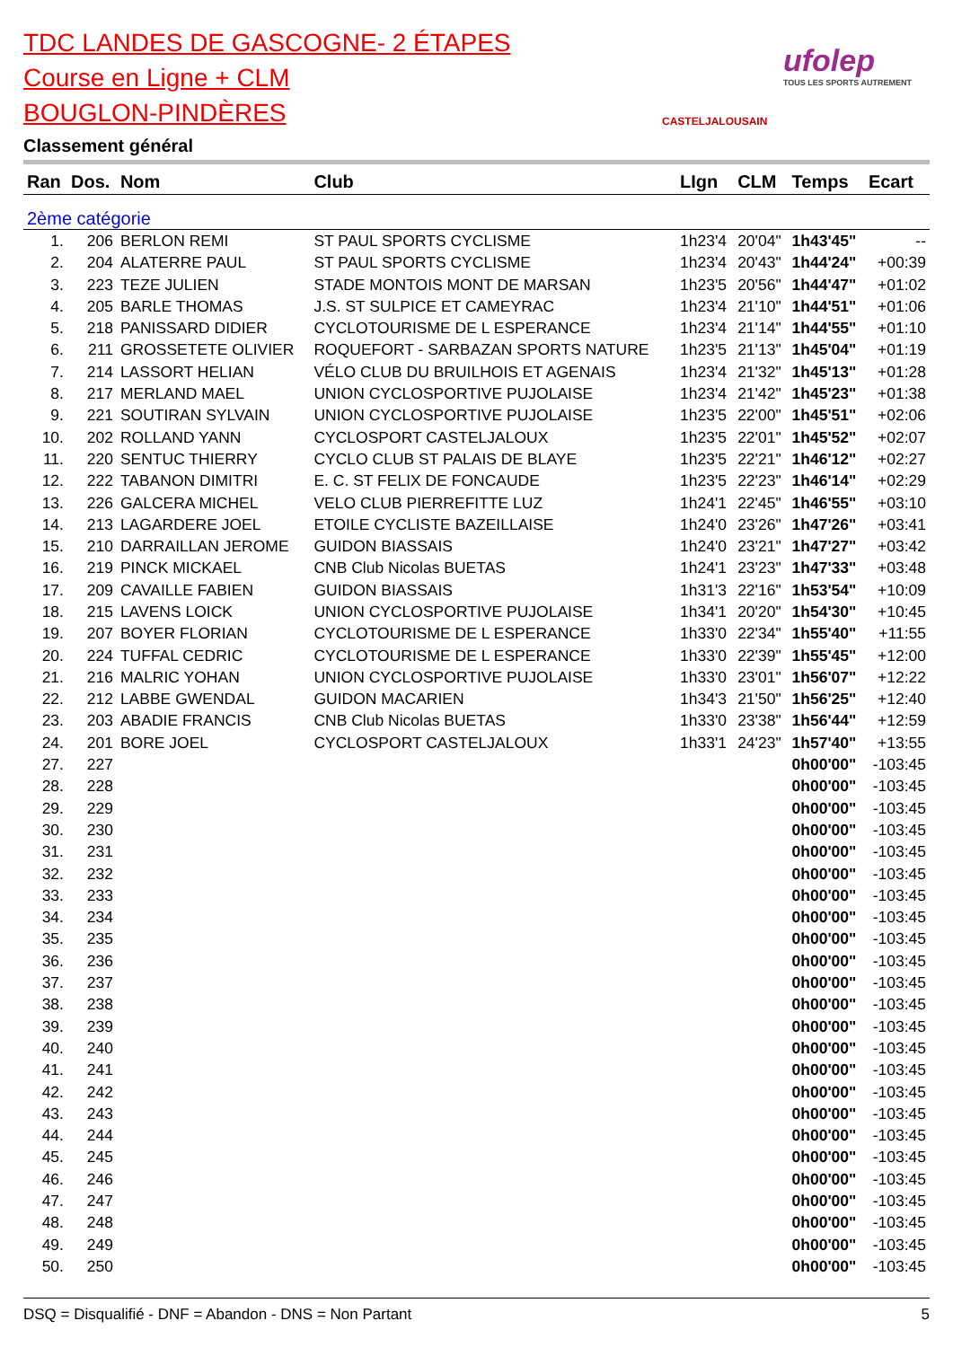TDC LANDES DE GASCOGNE- 2 ÉTAPES
Course en Ligne + CLM
BOUGLON-PINDÈRES
Classement général
CASTELJALOUSAIN
ufolep
TOUS LES SPORTS AUTREMENT
| Ran | Dos. | Nom | Club | LIgn | CLM | Temps | Ecart |
| --- | --- | --- | --- | --- | --- | --- | --- |
| 2ème catégorie | | | | | | | |
| 1. | 206 | BERLON REMI | ST PAUL SPORTS CYCLISME | 1h23'4 | 20'04" | 1h43'45" | -- |
| 2. | 204 | ALATERRE PAUL | ST PAUL SPORTS CYCLISME | 1h23'4 | 20'43" | 1h44'24" | +00:39 |
| 3. | 223 | TEZE JULIEN | STADE MONTOIS MONT DE MARSAN | 1h23'5 | 20'56" | 1h44'47" | +01:02 |
| 4. | 205 | BARLE THOMAS | J.S. ST SULPICE ET CAMEYRAC | 1h23'4 | 21'10" | 1h44'51" | +01:06 |
| 5. | 218 | PANISSARD DIDIER | CYCLOTOURISME DE L ESPERANCE | 1h23'4 | 21'14" | 1h44'55" | +01:10 |
| 6. | 211 | GROSSETETE OLIVIER | ROQUEFORT - SARBAZAN SPORTS NATURE | 1h23'5 | 21'13" | 1h45'04" | +01:19 |
| 7. | 214 | LASSORT HELIAN | VÉLO CLUB DU BRUILHOIS ET AGENAIS | 1h23'4 | 21'32" | 1h45'13" | +01:28 |
| 8. | 217 | MERLAND MAEL | UNION CYCLOSPORTIVE PUJOLAISE | 1h23'4 | 21'42" | 1h45'23" | +01:38 |
| 9. | 221 | SOUTIRAN SYLVAIN | UNION CYCLOSPORTIVE PUJOLAISE | 1h23'5 | 22'00" | 1h45'51" | +02:06 |
| 10. | 202 | ROLLAND YANN | CYCLOSPORT CASTELJALOUX | 1h23'5 | 22'01" | 1h45'52" | +02:07 |
| 11. | 220 | SENTUC THIERRY | CYCLO CLUB ST PALAIS DE BLAYE | 1h23'5 | 22'21" | 1h46'12" | +02:27 |
| 12. | 222 | TABANON DIMITRI | E. C. ST FELIX DE FONCAUDE | 1h23'5 | 22'23" | 1h46'14" | +02:29 |
| 13. | 226 | GALCERA MICHEL | VELO CLUB PIERREFITTE LUZ | 1h24'1 | 22'45" | 1h46'55" | +03:10 |
| 14. | 213 | LAGARDERE JOEL | ETOILE CYCLISTE BAZEILLAISE | 1h24'0 | 23'26" | 1h47'26" | +03:41 |
| 15. | 210 | DARRAILLAN JEROME | GUIDON BIASSAIS | 1h24'0 | 23'21" | 1h47'27" | +03:42 |
| 16. | 219 | PINCK MICKAEL | CNB Club Nicolas BUETAS | 1h24'1 | 23'23" | 1h47'33" | +03:48 |
| 17. | 209 | CAVAILLE FABIEN | GUIDON BIASSAIS | 1h31'3 | 22'16" | 1h53'54" | +10:09 |
| 18. | 215 | LAVENS LOICK | UNION CYCLOSPORTIVE PUJOLAISE | 1h34'1 | 20'20" | 1h54'30" | +10:45 |
| 19. | 207 | BOYER FLORIAN | CYCLOTOURISME DE L ESPERANCE | 1h33'0 | 22'34" | 1h55'40" | +11:55 |
| 20. | 224 | TUFFAL CEDRIC | CYCLOTOURISME DE L ESPERANCE | 1h33'0 | 22'39" | 1h55'45" | +12:00 |
| 21. | 216 | MALRIC YOHAN | UNION CYCLOSPORTIVE PUJOLAISE | 1h33'0 | 23'01" | 1h56'07" | +12:22 |
| 22. | 212 | LABBE GWENDAL | GUIDON MACARIEN | 1h34'3 | 21'50" | 1h56'25" | +12:40 |
| 23. | 203 | ABADIE FRANCIS | CNB Club Nicolas BUETAS | 1h33'0 | 23'38" | 1h56'44" | +12:59 |
| 24. | 201 | BORE JOEL | CYCLOSPORT CASTELJALOUX | 1h33'1 | 24'23" | 1h57'40" | +13:55 |
| 27. | 227 | | | | | 0h00'00" | -103:45 |
| 28. | 228 | | | | | 0h00'00" | -103:45 |
| 29. | 229 | | | | | 0h00'00" | -103:45 |
| 30. | 230 | | | | | 0h00'00" | -103:45 |
| 31. | 231 | | | | | 0h00'00" | -103:45 |
| 32. | 232 | | | | | 0h00'00" | -103:45 |
| 33. | 233 | | | | | 0h00'00" | -103:45 |
| 34. | 234 | | | | | 0h00'00" | -103:45 |
| 35. | 235 | | | | | 0h00'00" | -103:45 |
| 36. | 236 | | | | | 0h00'00" | -103:45 |
| 37. | 237 | | | | | 0h00'00" | -103:45 |
| 38. | 238 | | | | | 0h00'00" | -103:45 |
| 39. | 239 | | | | | 0h00'00" | -103:45 |
| 40. | 240 | | | | | 0h00'00" | -103:45 |
| 41. | 241 | | | | | 0h00'00" | -103:45 |
| 42. | 242 | | | | | 0h00'00" | -103:45 |
| 43. | 243 | | | | | 0h00'00" | -103:45 |
| 44. | 244 | | | | | 0h00'00" | -103:45 |
| 45. | 245 | | | | | 0h00'00" | -103:45 |
| 46. | 246 | | | | | 0h00'00" | -103:45 |
| 47. | 247 | | | | | 0h00'00" | -103:45 |
| 48. | 248 | | | | | 0h00'00" | -103:45 |
| 49. | 249 | | | | | 0h00'00" | -103:45 |
| 50. | 250 | | | | | 0h00'00" | -103:45 |
DSQ = Disqualifié - DNF = Abandon - DNS = Non Partant 5